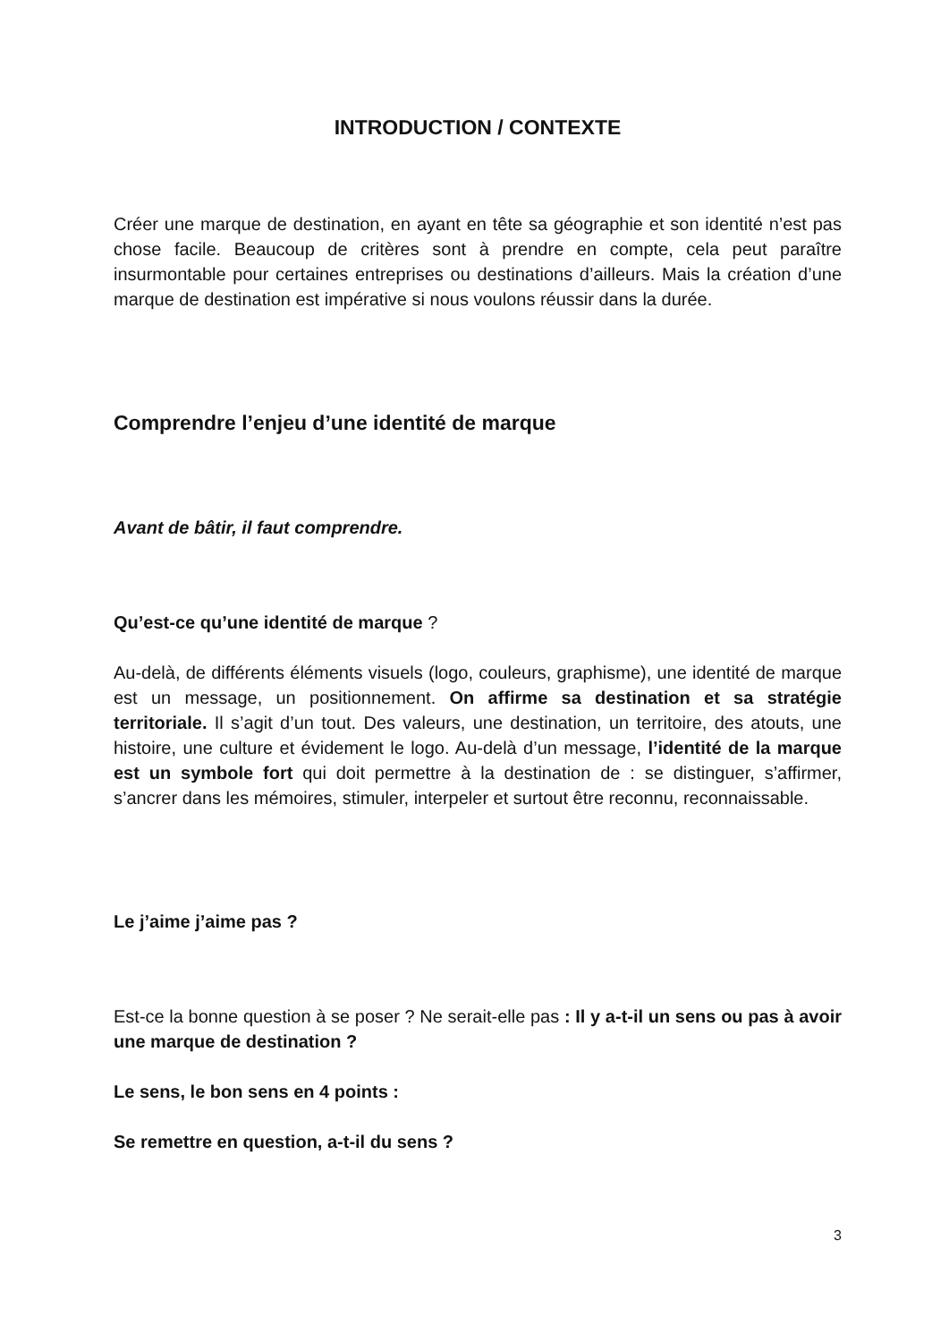INTRODUCTION / CONTEXTE
Créer une marque de destination, en ayant en tête sa géographie et son identité n’est pas chose facile. Beaucoup de critères sont à prendre en compte, cela peut paraître insurmontable pour certaines entreprises ou destinations d’ailleurs. Mais la création d’une marque de destination est impérative si nous voulons réussir dans la durée.
Comprendre l’enjeu d’une identité de marque
Avant de bâtir, il faut comprendre.
Qu’est-ce qu’une identité de marque ?
Au-delà, de différents éléments visuels (logo, couleurs, graphisme), une identité de marque est un message, un positionnement. On affirme sa destination et sa stratégie territoriale. Il s’agit d’un tout. Des valeurs, une destination, un territoire, des atouts, une histoire, une culture et évidement le logo. Au-delà d’un message, l’identité de la marque est un symbole fort qui doit permettre à la destination de : se distinguer, s’affirmer, s’ancrer dans les mémoires, stimuler, interpeler et surtout être reconnu, reconnaissable.
Le j’aime j’aime pas ?
Est-ce la bonne question à se poser ? Ne serait-elle pas : Il y a-t-il un sens ou pas à avoir une marque de destination ?
Le sens, le bon sens en 4 points :
Se remettre en question, a-t-il du sens ?
3